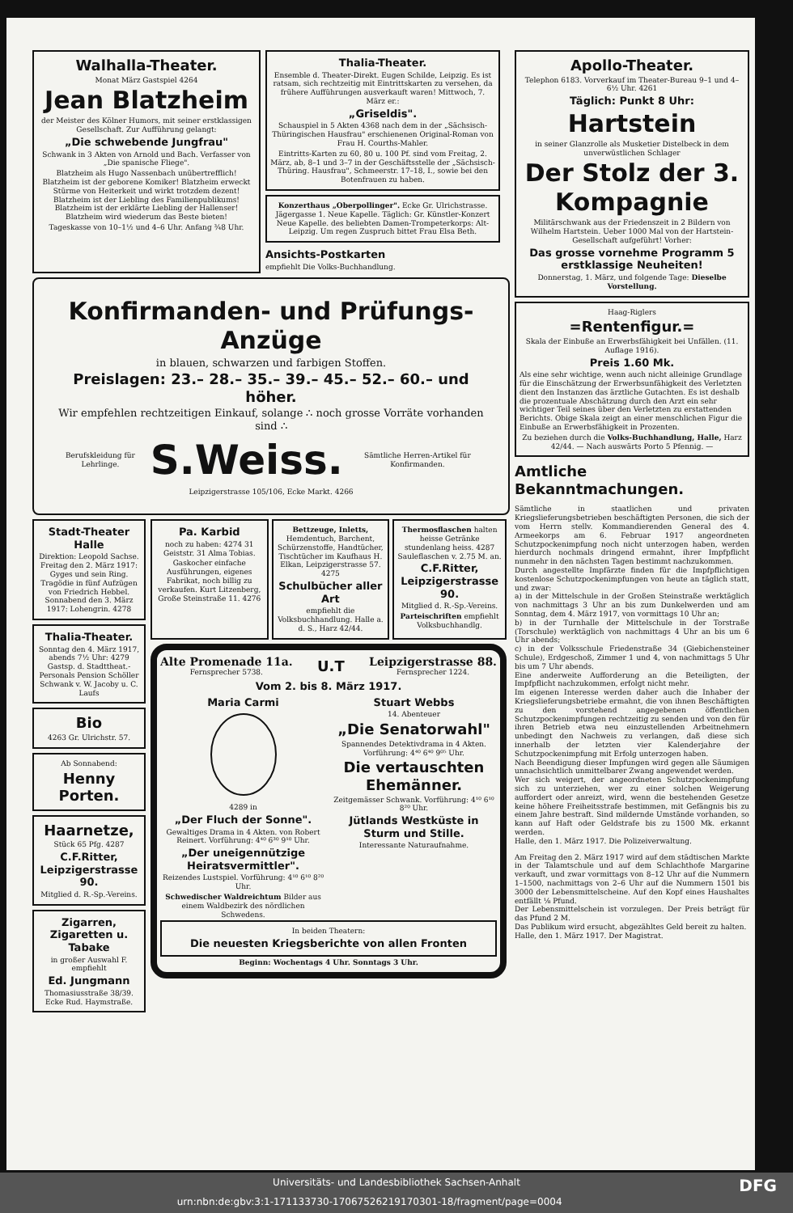Walhalla-Theater.
Monat März Gastspiel 4264
Jean Blatzheim
der Meister des Kölner Humors, mit seiner erstklassigen Gesellschaft. Zur Aufführung gelangt:
„Die schwebende Jungfrau"
Schwank in 3 Akten von Arnold und Bach. Verfasser von „Die spanische Fliege".
Blatzheim als Hugo Nassenbach unübertrefflich! Blatzheim ist der geborene Komiker! Blatzheim erweckt Stürme von Heiterkeit und wirkt trotzdem dezent! Blatzheim ist der Liebling des Familienpublikums! Blatzheim ist der erklärte Liebling der Hallenser! Blatzheim wird wiederum das Beste bieten!
Tageskasse von 10–1½ und 4–6 Uhr. Anfang ¾8 Uhr.
Thalia-Theater.
Ensemble d. Theater-Direkt. Eugen Schilde, Leipzig. Es ist ratsam, sich rechtzeitig mit Eintrittskarten zu versehen, da frühere Aufführungen ausverkauft waren! Mittwoch, 7. März er.:
„Griseldis".
Schauspiel in 5 Akten 4368 nach dem in der „Sächsisch-Thüringischen Hausfrau" erschienenen Original-Roman von Frau H. Courths-Mahler.
Eintritts-Karten zu 60, 80 u. 100 Pf. sind vom Freitag, 2. März, ab, 8–1 und 3–7 in der Geschäftsstelle der „Sächsisch-Thüring. Hausfrau", Schmeerstr. 17–18, I., sowie bei den Botenfrauen zu haben.
Konzerthaus „Oberpollinger". Ecke Gr. Ulrichstrasse. Jägergasse 1. Neue Kapelle. Täglich: Gr. Künstler-Konzert Neue Kapelle. des beliebten Damen-Trompeterkorps: Alt-Leipzig. Um regen Zuspruch bittet Frau Elsa Beth.
Ansichts-Postkarten
empfiehlt Die Volks-Buchhandlung.
Konfirmanden- und Prüfungs-Anzüge
in blauen, schwarzen und farbigen Stoffen.
Preislagen: 23.– 28.– 35.– 39.– 45.– 52.– 60.– und höher.
Wir empfehlen rechtzeitigen Einkauf, solange ∴ noch grosse Vorräte vorhanden sind ∴
Berufskleidung für Lehrlinge.
S.Weiss.
Sämtliche Herren-Artikel für Konfirmanden.
Leipzigerstrasse 105/106, Ecke Markt. 4266
Stadt-Theater Halle
Direktion: Leopold Sachse. Freitag den 2. März 1917: Gyges und sein Ring. Tragödie in fünf Aufzügen von Friedrich Hebbel. Sonnabend den 3. März 1917: Lohengrin. 4278
Thalia-Theater.
Sonntag den 4. März 1917, abends 7½ Uhr: 4279 Gastsp. d. Stadttheat.-Personals Pension Schöller Schwank v. W. Jacoby u. C. Laufs
Bio
4263 Gr. Ulrichstr. 57.
Ab Sonnabend:
Henny Porten.
Haarnetze,
Stück 65 Pfg. 4287
C.F.Ritter, Leipzigerstrasse 90.
Mitglied d. R.-Sp.-Vereins.
Zigarren, Zigaretten u. Tabake
in großer Auswahl F. empfiehlt
Ed. Jungmann
Thomasiusstraße 38/39. Ecke Rud. Haymstraße.
Pa. Karbid
noch zu haben: 4274 31 Geiststr. 31 Alma Tobias.
Gaskocher einfache Ausführungen, eigenes Fabrikat, noch billig zu verkaufen. Kurt Litzenberg, Große Steinstraße 11. 4276
Bettzeuge, Inletts, Hemdentuch, Barchent, Schürzenstoffe, Handtücher, Tischtücher im Kaufhaus H. Elkan, Leipzigerstrasse 57. 4275
Schulbücher aller Art
empfiehlt die Volksbuchhandlung. Halle a. d. S., Harz 42/44.
Thermosflaschen halten heisse Getränke stundenlang heiss. 4287 Sauleflaschen v. 2.75 M. an.
C.F.Ritter, Leipzigerstrasse 90.
Mitglied d. R.-Sp.-Vereins.
Parteischriften empfiehlt Volksbuchhandlg.
Alte Promenade 11a.
Fernsprecher 5738.
U.T
Leipzigerstrasse 88.
Fernsprecher 1224.
Vom 2. bis 8. März 1917.
Maria Carmi
4289 in
„Der Fluch der Sonne".
Gewaltiges Drama in 4 Akten. von Robert Reinert. Vorführung: 4⁴⁰ 6³⁰ 9¹⁰ Uhr.
„Der uneigennützige Heiratsvermittler".
Reizendes Lustspiel. Vorführung: 4¹⁰ 6¹⁰ 8²⁰ Uhr.
Schwedischer Waldreichtum Bilder aus einem Waldbezirk des nördlichen Schwedens.
Stuart Webbs
14. Abenteuer
„Die Senatorwahl"
Spannendes Detektivdrama in 4 Akten. Vorführung: 4⁴⁰ 6⁴⁰ 9⁰⁵ Uhr.
Die vertauschten Ehemänner.
Zeitgemässer Schwank. Vorführung: 4¹⁰ 6¹⁰ 8²⁰ Uhr.
Jütlands Westküste in Sturm und Stille.
Interessante Naturaufnahme.
In beiden Theatern:
Die neuesten Kriegsberichte von allen Fronten
Beginn: Wochentags 4 Uhr. Sonntags 3 Uhr.
Apollo-Theater.
Telephon 6183. Vorverkauf im Theater-Bureau 9–1 und 4–6½ Uhr. 4261
Täglich: Punkt 8 Uhr:
Hartstein
in seiner Glanzrolle als Musketier Distelbeck in dem unverwüstlichen Schlager
Der Stolz der 3. Kompagnie
Militärschwank aus der Friedenszeit in 2 Bildern von Wilhelm Hartstein. Ueber 1000 Mal von der Hartstein-Gesellschaft aufgeführt! Vorher:
Das grosse vornehme Programm 5 erstklassige Neuheiten!
Donnerstag, 1. März, und folgende Tage: Dieselbe Vorstellung.
Haag-Riglers
=Rentenfigur.=
Skala der Einbuße an Erwerbsfähigkeit bei Unfällen. (11. Auflage 1916).
Preis 1.60 Mk.
Als eine sehr wichtige, wenn auch nicht alleinige Grundlage für die Einschätzung der Erwerbsunfähigkeit des Verletzten dient den Instanzen das ärztliche Gutachten. Es ist deshalb die prozentuale Abschätzung durch den Arzt ein sehr wichtiger Teil seines über den Verletzten zu erstattenden Berichts. Obige Skala zeigt an einer menschlichen Figur die Einbuße an Erwerbsfähigkeit in Prozenten.
Zu beziehen durch die Volks-Buchhandlung, Halle, Harz 42/44. — Nach auswärts Porto 5 Pfennig. —
Amtliche Bekanntmachungen.
Sämtliche in staatlichen und privaten Kriegslieferungsbetrieben beschäftigten Personen, die sich der vom Herrn stellv. Kommandierenden General des 4. Armeekorps am 6. Februar 1917 angeordneten Schutzpockenimpfung noch nicht unterzogen haben, werden hierdurch nochmals dringend ermahnt, ihrer Impfpflicht nunmehr in den nächsten Tagen bestimmt nachzukommen.
Durch angestellte Impfärzte finden für die Impfpflichtigen kostenlose Schutzpockenimpfungen von heute an täglich statt, und zwar:
a) in der Mittelschule in der Großen Steinstraße werktäglich von nachmittags 3 Uhr an bis zum Dunkelwerden und am Sonntag, dem 4. März 1917, von vormittags 10 Uhr an;
b) in der Turnhalle der Mittelschule in der Torstraße (Torschule) werktäglich von nachmittags 4 Uhr an bis um 6 Uhr abends;
c) in der Volksschule Friedenstraße 34 (Giebichensteiner Schule), Erdgeschoß, Zimmer 1 und 4, von nachmittags 5 Uhr bis um 7 Uhr abends.
Eine anderweite Aufforderung an die Beteiligten, der Impfpflicht nachzukommen, erfolgt nicht mehr.
Im eigenen Interesse werden daher auch die Inhaber der Kriegslieferungsbetriebe ermahnt, die von ihnen Beschäftigten zu den vorstehend angegebenen öffentlichen Schutzpockenimpfungen rechtzeitig zu senden und von den für ihren Betrieb etwa neu einzustellenden Arbeitnehmern unbedingt den Nachweis zu verlangen, daß diese sich innerhalb der letzten vier Kalenderjahre der Schutzpockenimpfung mit Erfolg unterzogen haben.
Nach Beendigung dieser Impfungen wird gegen alle Säumigen unnachsichtlich unmittelbarer Zwang angewendet werden.
Wer sich weigert, der angeordneten Schutzpockenimpfung sich zu unterziehen, wer zu einer solchen Weigerung auffordert oder anreizt, wird, wenn die bestehenden Gesetze keine höhere Freiheitsstrafe bestimmen, mit Gefängnis bis zu einem Jahre bestraft. Sind mildernde Umstände vorhanden, so kann auf Haft oder Geldstrafe bis zu 1500 Mk. erkannt werden.
Halle, den 1. März 1917. Die Polizeiverwaltung.
Am Freitag den 2. März 1917 wird auf dem städtischen Markte in der Talamtschule und auf dem Schlachthofe Margarine verkauft, und zwar vormittags von 8–12 Uhr auf die Nummern 1–1500, nachmittags von 2–6 Uhr auf die Nummern 1501 bis 3000 der Lebensmittelscheine. Auf den Kopf eines Haushaltes entfällt ⅛ Pfund.
Der Lebensmittelschein ist vorzulegen. Der Preis beträgt für das Pfund 2 M.
Das Publikum wird ersucht, abgezähltes Geld bereit zu halten.
Halle, den 1. März 1917. Der Magistrat.
Universitäts- und Landesbibliothek Sachsen-Anhalt
urn:nbn:de:gbv:3:1-171133730-17067526219170301-18/fragment/page=0004 DFG